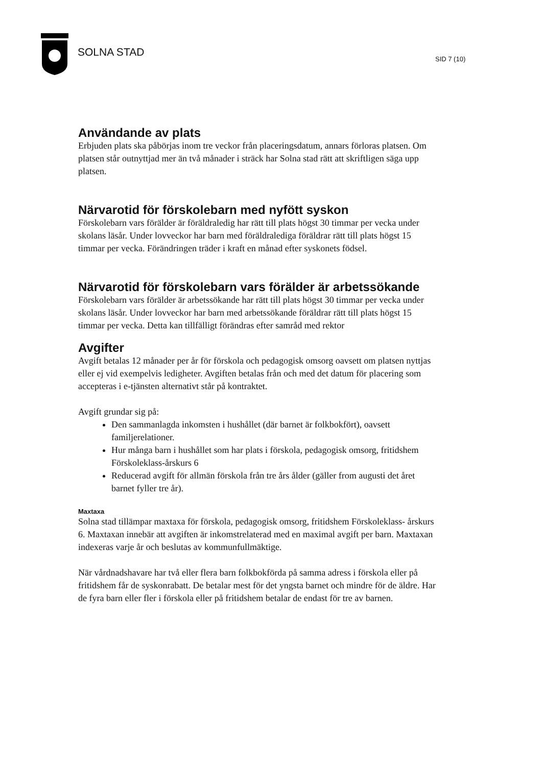SOLNA STAD
SID 7 (10)
Användande av plats
Erbjuden plats ska påbörjas inom tre veckor från placeringsdatum, annars förloras platsen. Om platsen står outnyttjad mer än två månader i sträck har Solna stad rätt att skriftligen säga upp platsen.
Närvarotid för förskolebarn med nyfött syskon
Förskolebarn vars förälder är föräldraledig har rätt till plats högst 30 timmar per vecka under skolans läsår. Under lovveckor har barn med föräldralediga föräldrar rätt till plats högst 15 timmar per vecka. Förändringen träder i kraft en månad efter syskonets födsel.
Närvarotid för förskolebarn vars förälder är arbetssökande
Förskolebarn vars förälder är arbetssökande har rätt till plats högst 30 timmar per vecka under skolans läsår. Under lovveckor har barn med arbetssökande föräldrar rätt till plats högst 15 timmar per vecka. Detta kan tillfälligt förändras efter samråd med rektor
Avgifter
Avgift betalas 12 månader per år för förskola och pedagogisk omsorg oavsett om platsen nyttjas eller ej vid exempelvis ledigheter. Avgiften betalas från och med det datum för placering som accepteras i e-tjänsten alternativt står på kontraktet.
Avgift grundar sig på:
Den sammanlagda inkomsten i hushållet (där barnet är folkbokfört), oavsett familjerelationer.
Hur många barn i hushållet som har plats i förskola, pedagogisk omsorg, fritidshem Förskoleklass-årskurs 6
Reducerad avgift för allmän förskola från tre års ålder (gäller from augusti det året barnet fyller tre år).
Maxtaxa
Solna stad tillämpar maxtaxa för förskola, pedagogisk omsorg, fritidshem Förskoleklass- årskurs 6. Maxtaxan innebär att avgiften är inkomstrelaterad med en maximal avgift per barn. Maxtaxan indexeras varje år och beslutas av kommunfullmäktige.
När vårdnadshavare har två eller flera barn folkbokförda på samma adress i förskola eller på fritidshem får de syskonrabatt. De betalar mest för det yngsta barnet och mindre för de äldre. Har de fyra barn eller fler i förskola eller på fritidshem betalar de endast för tre av barnen.